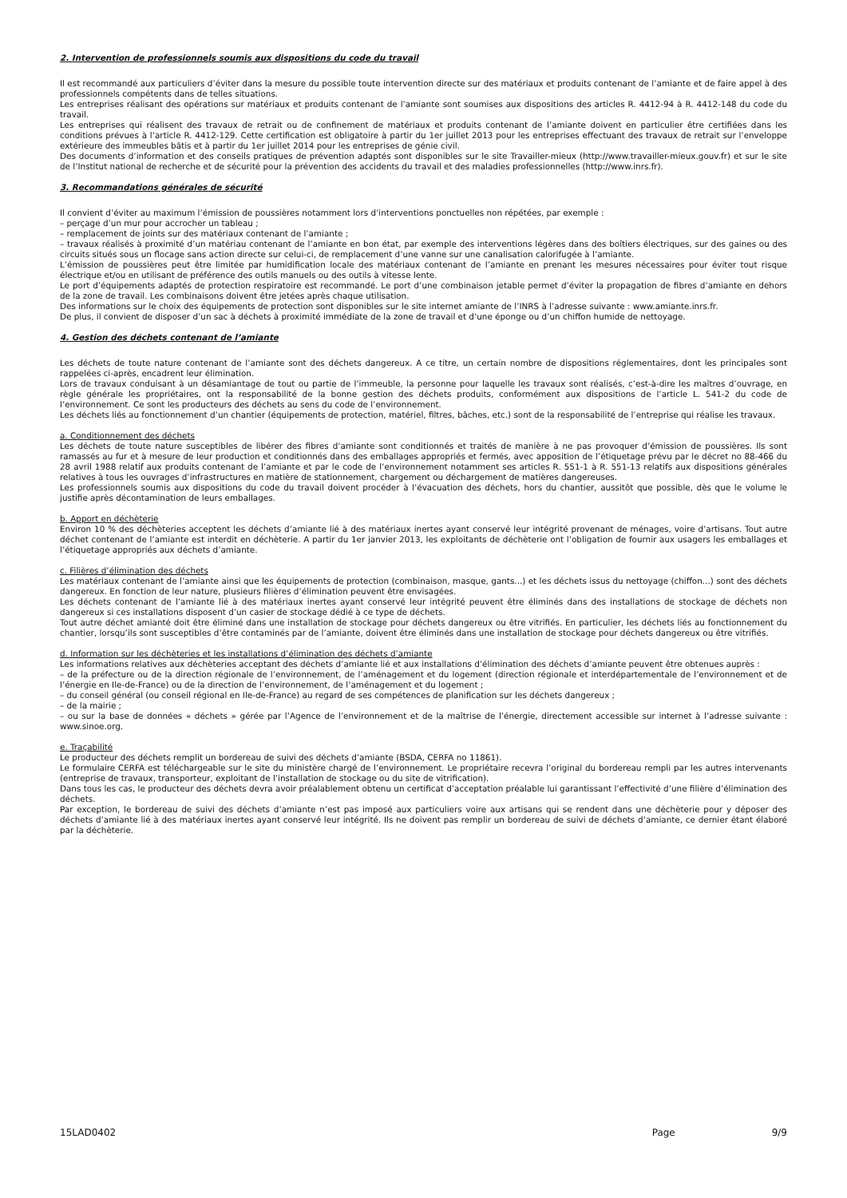2. Intervention de professionnels soumis aux dispositions du code du travail
Il est recommandé aux particuliers d’éviter dans la mesure du possible toute intervention directe sur des matériaux et produits contenant de l’amiante et de faire appel à des professionnels compétents dans de telles situations.
Les entreprises réalisant des opérations sur matériaux et produits contenant de l’amiante sont soumises aux dispositions des articles R. 4412-94 à R. 4412-148 du code du travail.
Les entreprises qui réalisent des travaux de retrait ou de confinement de matériaux et produits contenant de l’amiante doivent en particulier être certifiées dans les conditions prévues à l’article R. 4412-129. Cette certification est obligatoire à partir du 1er juillet 2013 pour les entreprises effectuant des travaux de retrait sur l’enveloppe extérieure des immeubles bâtis et à partir du 1er juillet 2014 pour les entreprises de génie civil.
Des documents d’information et des conseils pratiques de prévention adaptés sont disponibles sur le site Travailler-mieux (http://www.travailler-mieux.gouv.fr) et sur le site de l’Institut national de recherche et de sécurité pour la prévention des accidents du travail et des maladies professionnelles (http://www.inrs.fr).
3. Recommandations générales de sécurité
Il convient d’éviter au maximum l’émission de poussières notamment lors d’interventions ponctuelles non répétées, par exemple :
– perçage d’un mur pour accrocher un tableau ;
– remplacement de joints sur des matériaux contenant de l’amiante ;
– travaux réalisés à proximité d’un matériau contenant de l’amiante en bon état, par exemple des interventions légères dans des boîtiers électriques, sur des gaines ou des circuits situés sous un flocage sans action directe sur celui-ci, de remplacement d’une vanne sur une canalisation calorifugée à l’amiante.
L’émission de poussières peut être limitée par humidification locale des matériaux contenant de l’amiante en prenant les mesures nécessaires pour éviter tout risque électrique et/ou en utilisant de préférence des outils manuels ou des outils à vitesse lente.
Le port d’équipements adaptés de protection respiratoire est recommandé. Le port d’une combinaison jetable permet d’éviter la propagation de fibres d’amiante en dehors de la zone de travail. Les combinaisons doivent être jetées après chaque utilisation.
Des informations sur le choix des équipements de protection sont disponibles sur le site internet amiante de l’INRS à l’adresse suivante : www.amiante.inrs.fr.
De plus, il convient de disposer d’un sac à déchets à proximité immédiate de la zone de travail et d’une éponge ou d’un chiffon humide de nettoyage.
4. Gestion des déchets contenant de l’amiante
Les déchets de toute nature contenant de l’amiante sont des déchets dangereux. A ce titre, un certain nombre de dispositions réglementaires, dont les principales sont rappelées ci-après, encadrent leur élimination.
Lors de travaux conduisant à un désamiantage de tout ou partie de l’immeuble, la personne pour laquelle les travaux sont réalisés, c’est-à-dire les maîtres d’ouvrage, en règle générale les propriétaires, ont la responsabilité de la bonne gestion des déchets produits, conformément aux dispositions de l’article L. 541-2 du code de l’environnement. Ce sont les producteurs des déchets au sens du code de l’environnement.
Les déchets liés au fonctionnement d’un chantier (équipements de protection, matériel, filtres, bâches, etc.) sont de la responsabilité de l’entreprise qui réalise les travaux.
a. Conditionnement des déchets
Les déchets de toute nature susceptibles de libérer des fibres d’amiante sont conditionnés et traités de manière à ne pas provoquer d’émission de poussières. Ils sont ramassés au fur et à mesure de leur production et conditionnés dans des emballages appropriés et fermés, avec apposition de l’étiquetage prévu par le décret no 88-466 du 28 avril 1988 relatif aux produits contenant de l’amiante et par le code de l’environnement notamment ses articles R. 551-1 à R. 551-13 relatifs aux dispositions générales relatives à tous les ouvrages d’infrastructures en matière de stationnement, chargement ou déchargement de matières dangereuses.
Les professionnels soumis aux dispositions du code du travail doivent procéder à l’évacuation des déchets, hors du chantier, aussitôt que possible, dès que le volume le justifie après décontamination de leurs emballages.
b. Apport en déchèterie
Environ 10 % des déchèteries acceptent les déchets d’amiante lié à des matériaux inertes ayant conservé leur intégrité provenant de ménages, voire d’artisans. Tout autre déchet contenant de l’amiante est interdit en déchèterie. A partir du 1er janvier 2013, les exploitants de déchèterie ont l’obligation de fournir aux usagers les emballages et l’étiquetage appropriés aux déchets d’amiante.
c. Filières d’élimination des déchets
Les matériaux contenant de l’amiante ainsi que les équipements de protection (combinaison, masque, gants...) et les déchets issus du nettoyage (chiffon...) sont des déchets dangereux. En fonction de leur nature, plusieurs filières d’élimination peuvent être envisagées.
Les déchets contenant de l’amiante lié à des matériaux inertes ayant conservé leur intégrité peuvent être éliminés dans des installations de stockage de déchets non dangereux si ces installations disposent d’un casier de stockage dédié à ce type de déchets.
Tout autre déchet amianté doit être éliminé dans une installation de stockage pour déchets dangereux ou être vitrifiés. En particulier, les déchets liés au fonctionnement du chantier, lorsqu’ils sont susceptibles d’être contaminés par de l’amiante, doivent être éliminés dans une installation de stockage pour déchets dangereux ou être vitrifiés.
d. Information sur les déchèteries et les installations d’élimination des déchets d’amiante
Les informations relatives aux déchèteries acceptant des déchets d’amiante lié et aux installations d’élimination des déchets d’amiante peuvent être obtenues auprès :
– de la préfecture ou de la direction régionale de l’environnement, de l’aménagement et du logement (direction régionale et interdépartementale de l’environnement et de l’énergie en Ile-de-France) ou de la direction de l’environnement, de l’aménagement et du logement ;
– du conseil général (ou conseil régional en Ile-de-France) au regard de ses compétences de planification sur les déchets dangereux ;
– de la mairie ;
– ou sur la base de données « déchets » gérée par l’Agence de l’environnement et de la maîtrise de l’énergie, directement accessible sur internet à l’adresse suivante : www.sinoe.org.
e. Traçabilité
Le producteur des déchets remplit un bordereau de suivi des déchets d’amiante (BSDA, CERFA no 11861).
Le formulaire CERFA est téléchargeable sur le site du ministère chargé de l’environnement. Le propriétaire recevra l’original du bordereau rempli par les autres intervenants (entreprise de travaux, transporteur, exploitant de l’installation de stockage ou du site de vitrification).
Dans tous les cas, le producteur des déchets devra avoir préalablement obtenu un certificat d’acceptation préalable lui garantissant l’effectivité d’une filière d’élimination des déchets.
Par exception, le bordereau de suivi des déchets d’amiante n’est pas imposé aux particuliers voire aux artisans qui se rendent dans une déchèterie pour y déposer des déchets d’amiante lié à des matériaux inertes ayant conservé leur intégrité. Ils ne doivent pas remplir un bordereau de suivi de déchets d’amiante, ce dernier étant élaboré par la déchèterie.
15LAD0402 Page 9/9